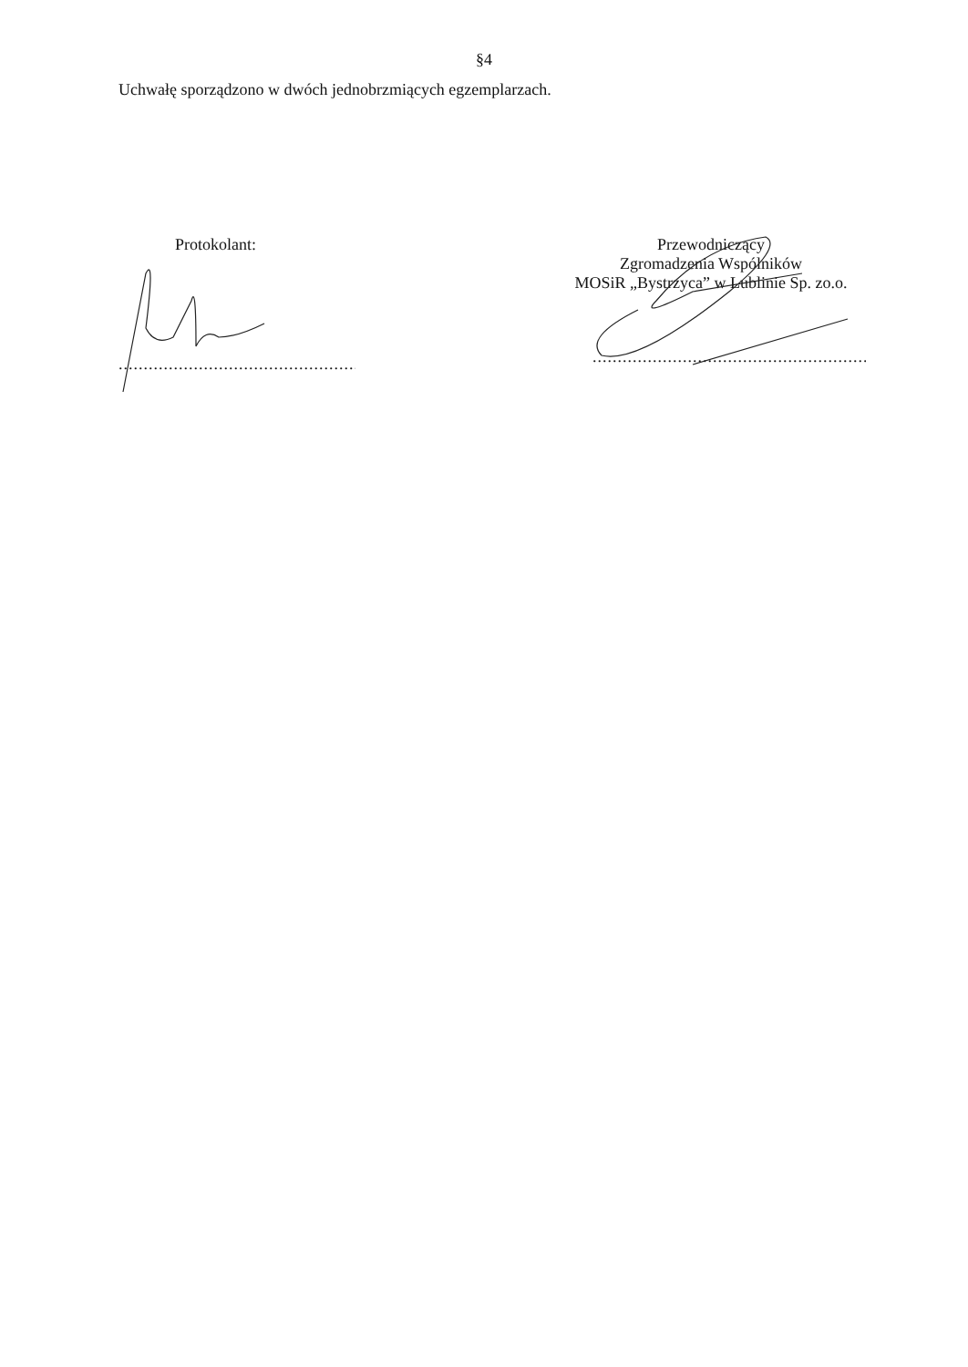§4
Uchwałę sporządzono w dwóch jednobrzmiących egzemplarzach.
Protokolant:
.......................................................
Przewodniczący
Zgromadzenia Wspólników
MOSiR „Bystrzyca” w Lublinie Sp. zo.o.
.......................................................